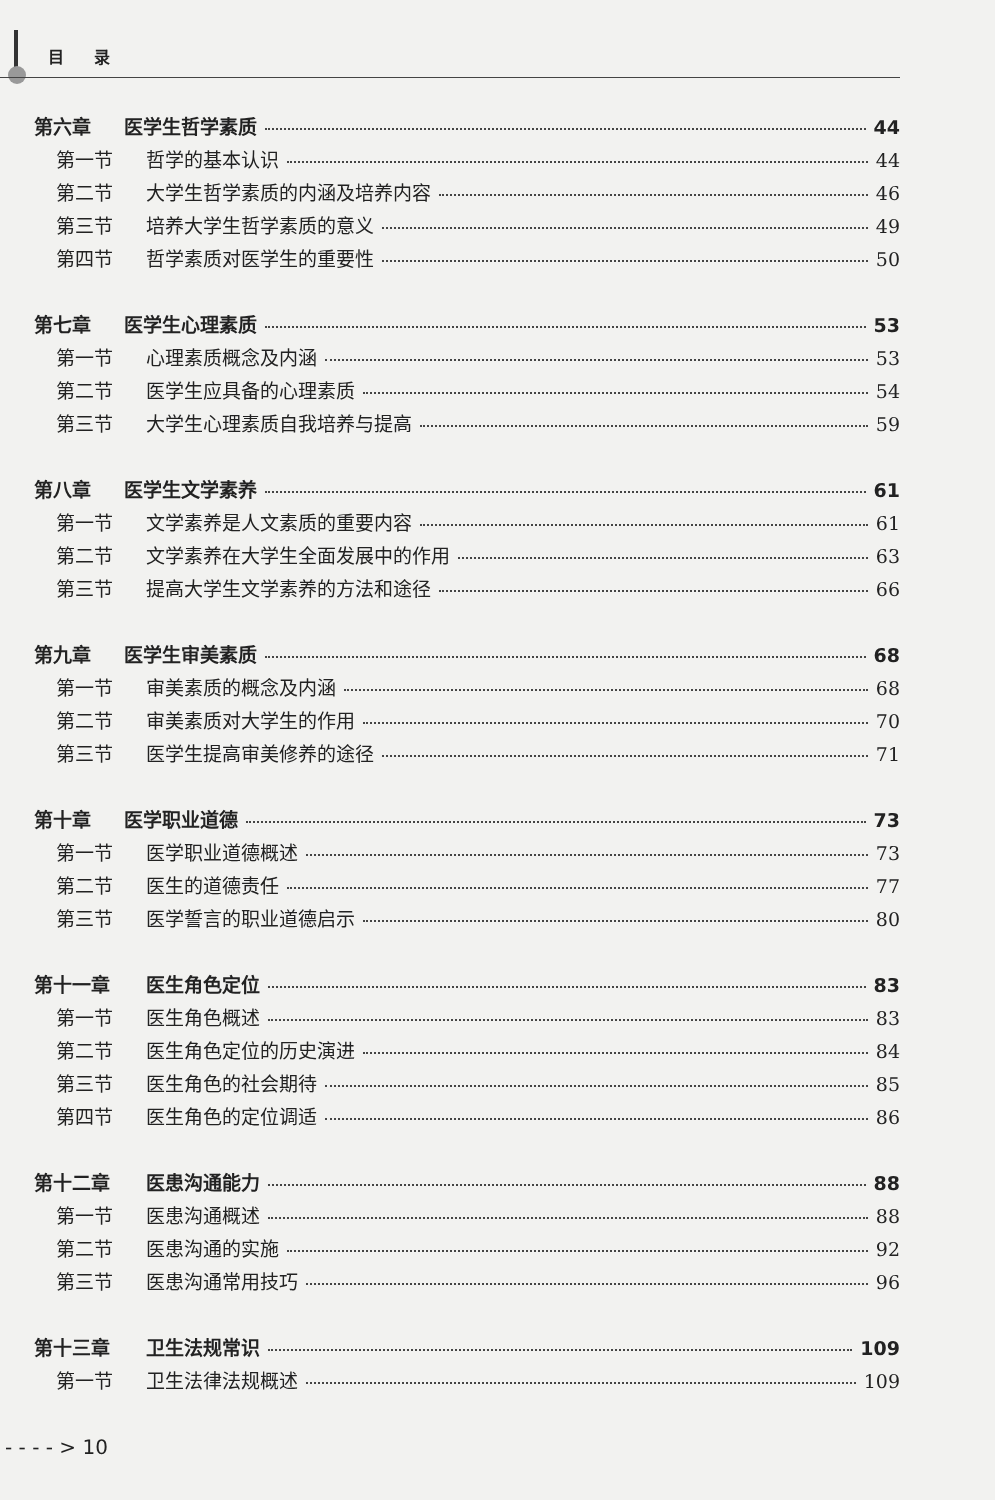目录
第六章 医学生哲学素质 44
第一节 哲学的基本认识 44
第二节 大学生哲学素质的内涵及培养内容 46
第三节 培养大学生哲学素质的意义 49
第四节 哲学素质对医学生的重要性 50
第七章 医学生心理素质 53
第一节 心理素质概念及内涵 53
第二节 医学生应具备的心理素质 54
第三节 大学生心理素质自我培养与提高 59
第八章 医学生文学素养 61
第一节 文学素养是人文素质的重要内容 61
第二节 文学素养在大学生全面发展中的作用 63
第三节 提高大学生文学素养的方法和途径 66
第九章 医学生审美素质 68
第一节 审美素质的概念及内涵 68
第二节 审美素质对大学生的作用 70
第三节 医学生提高审美修养的途径 71
第十章 医学职业道德 73
第一节 医学职业道德概述 73
第二节 医生的道德责任 77
第三节 医学誓言的职业道德启示 80
第十一章 医生角色定位 83
第一节 医生角色概述 83
第二节 医生角色定位的历史演进 84
第三节 医生角色的社会期待 85
第四节 医生角色的定位调适 86
第十二章 医患沟通能力 88
第一节 医患沟通概述 88
第二节 医患沟通的实施 92
第三节 医患沟通常用技巧 96
第十三章 卫生法规常识 109
第一节 卫生法律法规概述 109
- - - - > 10